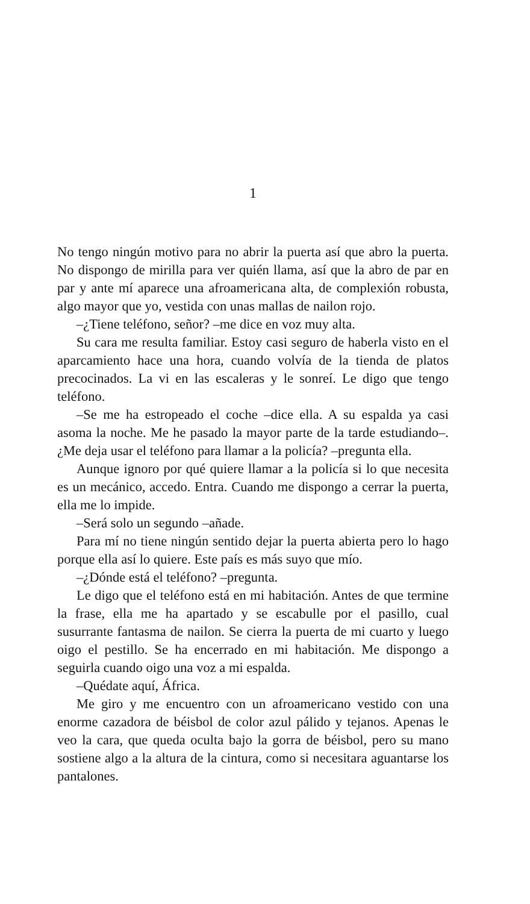1
No tengo ningún motivo para no abrir la puerta así que abro la puerta. No dispongo de mirilla para ver quién llama, así que la abro de par en par y ante mí aparece una afroamericana alta, de complexión robusta, algo mayor que yo, vestida con unas mallas de nailon rojo.
–¿Tiene teléfono, señor? –me dice en voz muy alta.
Su cara me resulta familiar. Estoy casi seguro de haberla visto en el aparcamiento hace una hora, cuando volvía de la tienda de platos precocinados. La vi en las escaleras y le sonreí. Le digo que tengo teléfono.
–Se me ha estropeado el coche –dice ella. A su espalda ya casi asoma la noche. Me he pasado la mayor parte de la tarde estudiando–. ¿Me deja usar el teléfono para llamar a la policía? –pregunta ella.
Aunque ignoro por qué quiere llamar a la policía si lo que necesita es un mecánico, accedo. Entra. Cuando me dispongo a cerrar la puerta, ella me lo impide.
–Será solo un segundo –añade.
Para mí no tiene ningún sentido dejar la puerta abierta pero lo hago porque ella así lo quiere. Este país es más suyo que mío.
–¿Dónde está el teléfono? –pregunta.
Le digo que el teléfono está en mi habitación. Antes de que termine la frase, ella me ha apartado y se escabulle por el pasillo, cual susurrante fantasma de nailon. Se cierra la puerta de mi cuarto y luego oigo el pestillo. Se ha encerrado en mi habitación. Me dispongo a seguirla cuando oigo una voz a mi espalda.
–Quédate aquí, África.
Me giro y me encuentro con un afroamericano vestido con una enorme cazadora de béisbol de color azul pálido y tejanos. Apenas le veo la cara, que queda oculta bajo la gorra de béisbol, pero su mano sostiene algo a la altura de la cintura, como si necesitara aguantarse los pantalones.